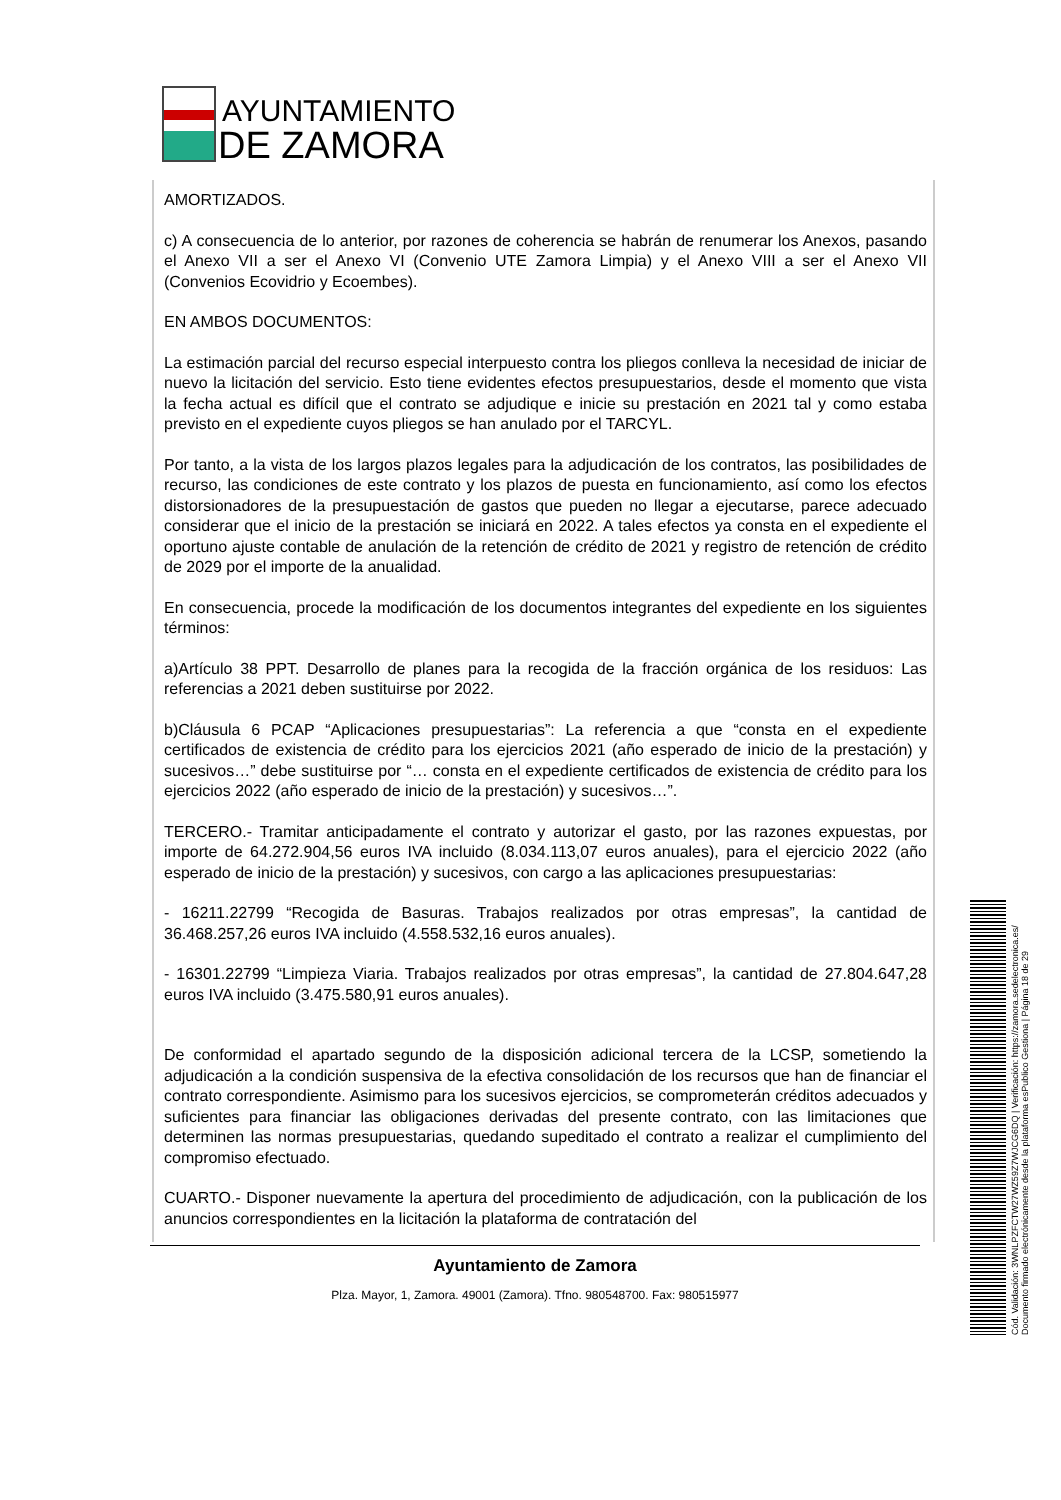AYUNTAMIENTO
DE ZAMORA
AMORTIZADOS.
c) A consecuencia de lo anterior, por razones de coherencia se habrán de renumerar los Anexos, pasando el Anexo VII a ser el Anexo VI (Convenio UTE Zamora Limpia) y el Anexo VIII a ser el Anexo VII (Convenios Ecovidrio y Ecoembes).
EN AMBOS DOCUMENTOS:
La estimación parcial del recurso especial interpuesto contra los pliegos conlleva la necesidad de iniciar de nuevo la licitación del servicio. Esto tiene evidentes efectos presupuestarios, desde el momento que vista la fecha actual es difícil que el contrato se adjudique e inicie su prestación en 2021 tal y como estaba previsto en el expediente cuyos pliegos se han anulado por el TARCYL.
Por tanto, a la vista de los largos plazos legales para la adjudicación de los contratos, las posibilidades de recurso, las condiciones de este contrato y los plazos de puesta en funcionamiento, así como los efectos distorsionadores de la presupuestación de gastos que pueden no llegar a ejecutarse, parece adecuado considerar que el inicio de la prestación se iniciará en 2022. A tales efectos ya consta en el expediente el oportuno ajuste contable de anulación de la retención de crédito de 2021 y registro de retención de crédito de 2029 por el importe de la anualidad.
En consecuencia, procede la modificación de los documentos integrantes del expediente en los siguientes términos:
a)Artículo 38 PPT. Desarrollo de planes para la recogida de la fracción orgánica de los residuos: Las referencias a 2021 deben sustituirse por 2022.
b)Cláusula 6 PCAP “Aplicaciones presupuestarias”: La referencia a que “consta en el expediente certificados de existencia de crédito para los ejercicios 2021 (año esperado de inicio de la prestación) y sucesivos…” debe sustituirse por “… consta en el expediente certificados de existencia de crédito para los ejercicios 2022 (año esperado de inicio de la prestación) y sucesivos…”.
TERCERO.- Tramitar anticipadamente el contrato y autorizar el gasto, por las razones expuestas, por importe de 64.272.904,56 euros IVA incluido (8.034.113,07 euros anuales), para el ejercicio 2022 (año esperado de inicio de la prestación) y sucesivos, con cargo a las aplicaciones presupuestarias:
- 16211.22799 “Recogida de Basuras. Trabajos realizados por otras empresas”, la cantidad de 36.468.257,26 euros IVA incluido (4.558.532,16 euros anuales).
- 16301.22799 “Limpieza Viaria. Trabajos realizados por otras empresas”, la cantidad de 27.804.647,28 euros IVA incluido (3.475.580,91 euros anuales).
De conformidad el apartado segundo de la disposición adicional tercera de la LCSP, sometiendo la adjudicación a la condición suspensiva de la efectiva consolidación de los recursos que han de financiar el contrato correspondiente. Asimismo para los sucesivos ejercicios, se comprometerán créditos adecuados y suficientes para financiar las obligaciones derivadas del presente contrato, con las limitaciones que determinen las normas presupuestarias, quedando supeditado el contrato a realizar el cumplimiento del compromiso efectuado.
CUARTO.- Disponer nuevamente la apertura del procedimiento de adjudicación, con la publicación de los anuncios correspondientes en la licitación la plataforma de contratación del
Ayuntamiento de Zamora
Plza. Mayor, 1, Zamora. 49001 (Zamora). Tfno. 980548700. Fax: 980515977
Cód. Validación: 3WNLPZFCTW27WZ59Z7WJCG6DQ | Verificación: https://zamora.sedelectronica.es/
Documento firmado electrónicamente desde la plataforma esPublico Gestiona | Página 18 de 29